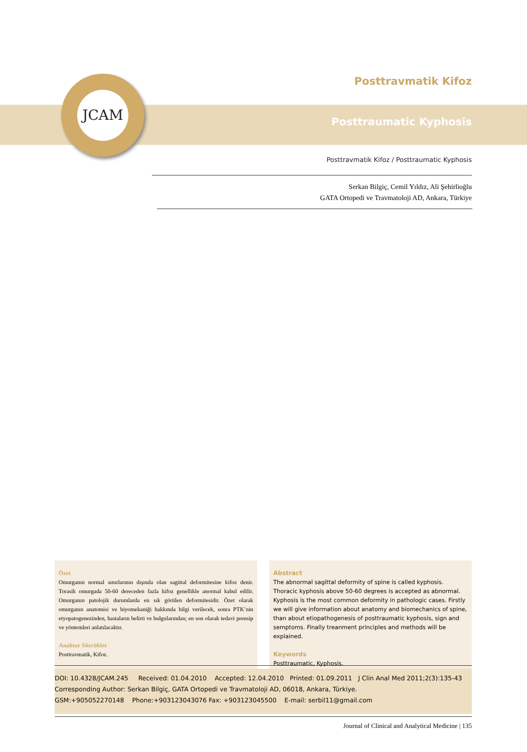JCAM Posttravmatik Kifoz
Posttraumatic Kyphosis
Posttravmatik Kifoz / Posttraumatic Kyphosis
Serkan Bilgiç, Cemil Yıldız, Ali Şehirlioğlu
GATA Ortopedi ve Travmatoloji AD, Ankara, Türkiye
Özet
Omurganın normal sınırlarının dışında olan sagittal deformitesine kifoz denir. Torasik omurgada 50-60 dereceden fazla kifoz genellikle anormal kabul edilir. Omurganın patolojik durumlarda en sık görülen deformitesidir. Özet olarak omurganın anatomisi ve biyomekaniği hakkında bilgi verilecek, sonra PTK’nin etyopatogenezinden, hastaların belirti ve bulgularından; en son olarak tedavi prensip ve yöntemleri anlatılacaktır.
Anahtar Sözcükler
Posttravmatik, Kifoz.
Abstract
The abnormal sagittal deformity of spine is called kyphosis. Thoracic kyphosis above 50-60 degrees is accepted as abnormal. Kyphosis is the most common deformity in pathologic cases. Firstly we will give information about anatomy and biomechanics of spine, than about etiopathogenesis of posttraumatic kyphosis, sign and semptoms. Finally treanment principles and methods will be explained.
Keywords
Posttraumatic, Kyphosis.
DOI: 10.4328/JCAM.245 Received: 01.04.2010 Accepted: 12.04.2010 Printed: 01.09.2011 J Clin Anal Med 2011;2(3):135-43
Corresponding Author: Serkan Bilgiç, GATA Ortopedi ve Travmatoloji AD, 06018, Ankara, Türkiye.
GSM:+905052270148 Phone:+903123043076 Fax: +903123045500 E-mail: serbil11@gmail.com
Journal of Clinical and Analytical Medicine | 135